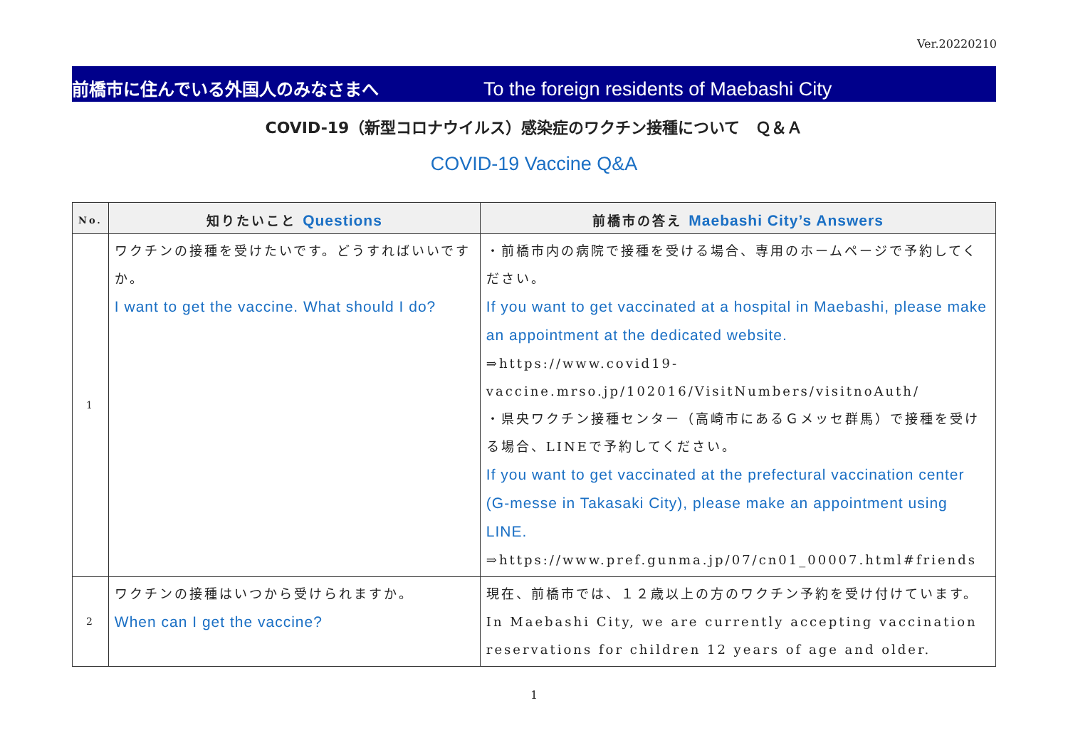Ver.20220210
前橋市に住んでいる外国人のみなさまへ To the foreign residents of Maebashi City
COVID-19（新型コロナウイルス）感染症のワクチン接種について　Ｑ＆Ａ
COVID-19 Vaccine Q&A
| No. | 知りたいこと Questions | 前橋市の答え Maebashi City’s Answers |
| --- | --- | --- |
| 1 | ワクチンの接種を受けたいです。どうすればいいですか。 I want to get the vaccine. What should I do? | ・前橋市内の病院で接種を受ける場合、専用のホームページで予約してください。 If you want to get vaccinated at a hospital in Maebashi, please make an appointment at the dedicated website. ⇒https://www.covid19-vaccine.mrso.jp/102016/VisitNumbers/visitnoAuth/ ・県央ワクチン接種センター（高崎市にあるＧメッセ群馬）で接種を受ける場合、LINEで予約してください。 If you want to get vaccinated at the prefectural vaccination center (G-messe in Takasaki City), please make an appointment using LINE. ⇒https://www.pref.gunma.jp/07/cn01_00007.html#friends |
| 2 | ワクチンの接種はいつから受けられますか。 When can I get the vaccine? | 現在、前橋市では、１２歳以上の方のワクチン予約を受け付けています。In Maebashi City, we are currently accepting vaccination reservations for children 12 years of age and older. |
1